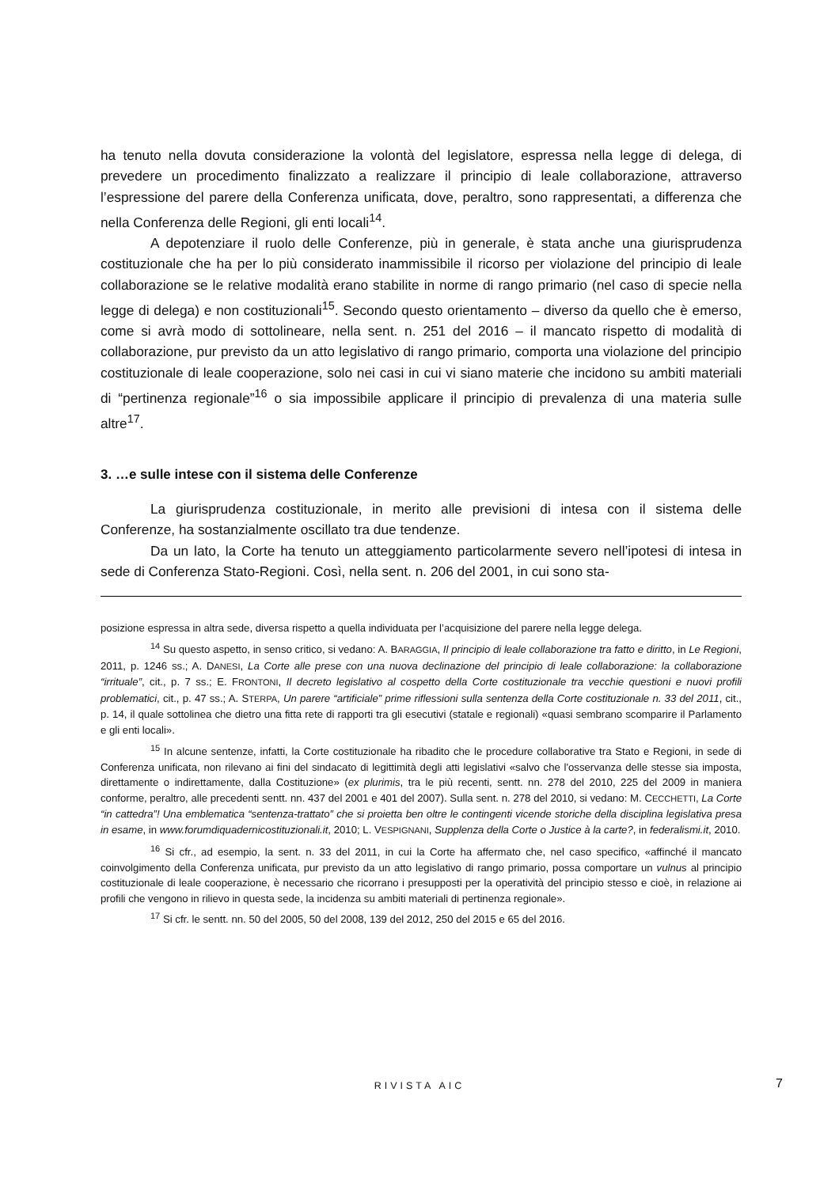ha tenuto nella dovuta considerazione la volontà del legislatore, espressa nella legge di delega, di prevedere un procedimento finalizzato a realizzare il principio di leale collaborazione, attraverso l’espressione del parere della Conferenza unificata, dove, peraltro, sono rappresentati, a differenza che nella Conferenza delle Regioni, gli enti locali<sup>14</sup>.
A depotenziare il ruolo delle Conferenze, più in generale, è stata anche una giurisprudenza costituzionale che ha per lo più considerato inammissibile il ricorso per violazione del principio di leale collaborazione se le relative modalità erano stabilite in norme di rango primario (nel caso di specie nella legge di delega) e non costituzionali<sup>15</sup>. Secondo questo orientamento – diverso da quello che è emerso, come si avrà modo di sottolineare, nella sent. n. 251 del 2016 – il mancato rispetto di modalità di collaborazione, pur previsto da un atto legislativo di rango primario, comporta una violazione del principio costituzionale di leale cooperazione, solo nei casi in cui vi siano materie che incidono su ambiti materiali di “pertinenza regionale”<sup>16</sup> o sia impossibile applicare il principio di prevalenza di una materia sulle altre<sup>17</sup>.
3. …e sulle intese con il sistema delle Conferenze
La giurisprudenza costituzionale, in merito alle previsioni di intesa con il sistema delle Conferenze, ha sostanzialmente oscillato tra due tendenze.
Da un lato, la Corte ha tenuto un atteggiamento particolarmente severo nell’ipotesi di intesa in sede di Conferenza Stato-Regioni. Così, nella sent. n. 206 del 2001, in cui sono sta-
posizione espressa in altra sede, diversa rispetto a quella individuata per l’acquisizione del parere nella legge delega.
<sup>14</sup> Su questo aspetto, in senso critico, si vedano: A. BARAGGIA, Il principio di leale collaborazione tra fatto e diritto, in Le Regioni, 2011, p. 1246 ss.; A. DANESI, La Corte alle prese con una nuova declinazione del principio di leale collaborazione: la collaborazione “irrituale”, cit., p. 7 ss.; E. FRONTONI, Il decreto legislativo al cospetto della Corte costituzionale tra vecchie questioni e nuovi profili problematici, cit., p. 47 ss.; A. STERPA, Un parere “artificiale” prime riflessioni sulla sentenza della Corte costituzionale n. 33 del 2011, cit., p. 14, il quale sottolinea che dietro una fitta rete di rapporti tra gli esecutivi (statale e regionali) «quasi sembrano scomparire il Parlamento e gli enti locali».
<sup>15</sup> In alcune sentenze, infatti, la Corte costituzionale ha ribadito che le procedure collaborative tra Stato e Regioni, in sede di Conferenza unificata, non rilevano ai fini del sindacato di legittimità degli atti legislativi «salvo che l'osservanza delle stesse sia imposta, direttamente o indirettamente, dalla Costituzione» (ex plurimis, tra le più recenti, sentt. nn. 278 del 2010, 225 del 2009 in maniera conforme, peraltro, alle precedenti sentt. nn. 437 del 2001 e 401 del 2007). Sulla sent. n. 278 del 2010, si vedano: M. CECCHETTI, La Corte “in cattedra”! Una emblematica “sentenza-trattato” che si proietta ben oltre le contingenti vicende storiche della disciplina legislativa presa in esame, in www.forumdiquadernicostituzionali.it, 2010; L. VESPIGNANI, Supplenza della Corte o Justice à la carte?, in federalismi.it, 2010.
<sup>16</sup> Si cfr., ad esempio, la sent. n. 33 del 2011, in cui la Corte ha affermato che, nel caso specifico, «affinché il mancato coinvolgimento della Conferenza unificata, pur previsto da un atto legislativo di rango primario, possa comportare un vulnus al principio costituzionale di leale cooperazione, è necessario che ricorrano i presupposti per la operatività del principio stesso e cioè, in relazione ai profili che vengono in rilievo in questa sede, la incidenza su ambiti materiali di pertinenza regionale».
<sup>17</sup> Si cfr. le sentt. nn. 50 del 2005, 50 del 2008, 139 del 2012, 250 del 2015 e 65 del 2016.
RIVISTA AIC 7